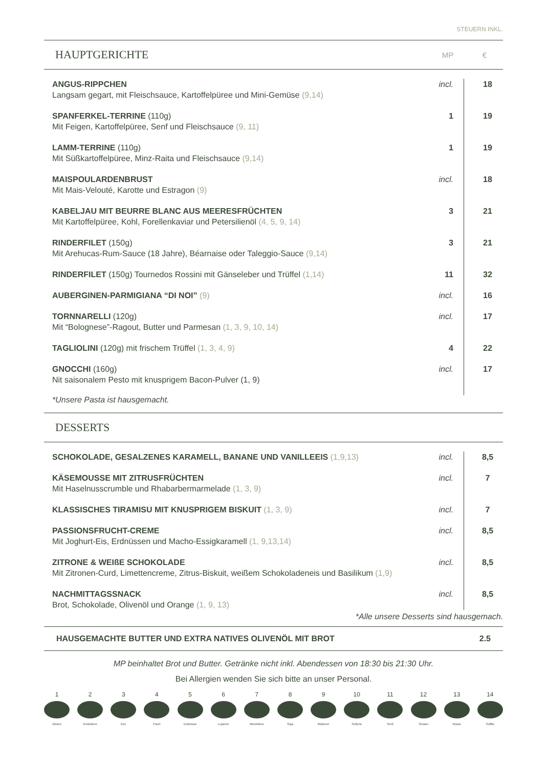STEUERN INKL.
HAUPTGERICHTE
MP €
| ANGUS-RIPPCHEN Langsam gegart, mit Fleischsauce, Kartoffelpüree und Mini-Gemüse (9,14) | incl. | 18 |
| SPANFERKEL-TERRINE (110g) Mit Feigen, Kartoffelpüree, Senf und Fleischsauce (9, 11) | 1 | 19 |
| LAMM-TERRINE (110g) Mit Süßkartoffelpüree, Minz-Raita und Fleischsauce (9,14) | 1 | 19 |
| MAISPOULARDENBRUST Mit Mais-Velouté, Karotte und Estragon (9) | incl. | 18 |
| KABELJAU MIT BEURRE BLANC AUS MEERESFRÜCHTEN Mit Kartoffelpüree, Kohl, Forellenkaviar und Petersilienöl (4, 5, 9, 14) | 3 | 21 |
| RINDERFILET (150g) Mit Arehucas-Rum-Sauce (18 Jahre), Béarnaise oder Taleggio-Sauce (9,14) | 3 | 21 |
| RINDERFILET (150g) Tournedos Rossini mit Gänseleber und Trüffel (1,14) | 11 | 32 |
| AUBERGINEN-PARMIGIANA “DI NOI” (9) | incl. | 16 |
| TORNNARELLI (120g) Mit “Bolognese”-Ragout, Butter und Parmesan (1, 3, 9, 10, 14) | incl. | 17 |
| TAGLIOLINI (120g) mit frischem Trüffel (1, 3, 4, 9) | 4 | 22 |
| GNOCCHI (160g) Nit saisonalem Pesto mit knusprigem Bacon-Pulver (1, 9) | incl. | 17 |
*Unsere Pasta ist hausgemacht.
DESSERTS
| SCHOKOLADE, GESALZENES KARAMELL, BANANE UND VANILLEEIS (1,9,13) | incl. | 8,5 |
| KÄSEMOUSSE MIT ZITRUSFRÜCHTEN Mit Haselnusscrumble und Rhabarbermarmelade (1, 3, 9) | incl. | 7 |
| KLASSISCHES TIRAMISU MIT KNUSPRIGEM BISKUIT (1, 3, 9) | incl. | 7 |
| PASSIONSFRUCHT-CREME Mit Joghurt-Eis, Erdnüssen und Macho-Essigkaramell (1, 9,13,14) | incl. | 8,5 |
| ZITRONE & WEIßE SCHOKOLADE Mit Zitronen-Curd, Limettencreme, Zitrus-Biskuit, weißem Schokoladeneis und Basilikum (1,9) | incl. | 8,5 |
| NACHMITTAGSSNACK Brot, Schokolade, Olivenöl und Orange (1, 9, 13) | incl. | 8,5 |
*Alle unsere Desserts sind hausgemach.
HAUSGEMACHTE BUTTER UND EXTRA NATIVES OLIVENÖL MIT BROT 2.5
MP beinhaltet Brot und Butter. Getränke nicht inkl. Abendessen von 18:30 bis 21:30 Uhr.
Bei Allergien wenden Sie sich bitte an unser Personal.
1
Gluten
2
Krebstiere
3
Eier
4
Fisch
5
Erdnüsse
6
Lupinen
7
Weichtiere
8
Soja
9
Molkerei
10
Sellerie
11
Senf
12
Sesam
13
Nüsse
14
Sulfite